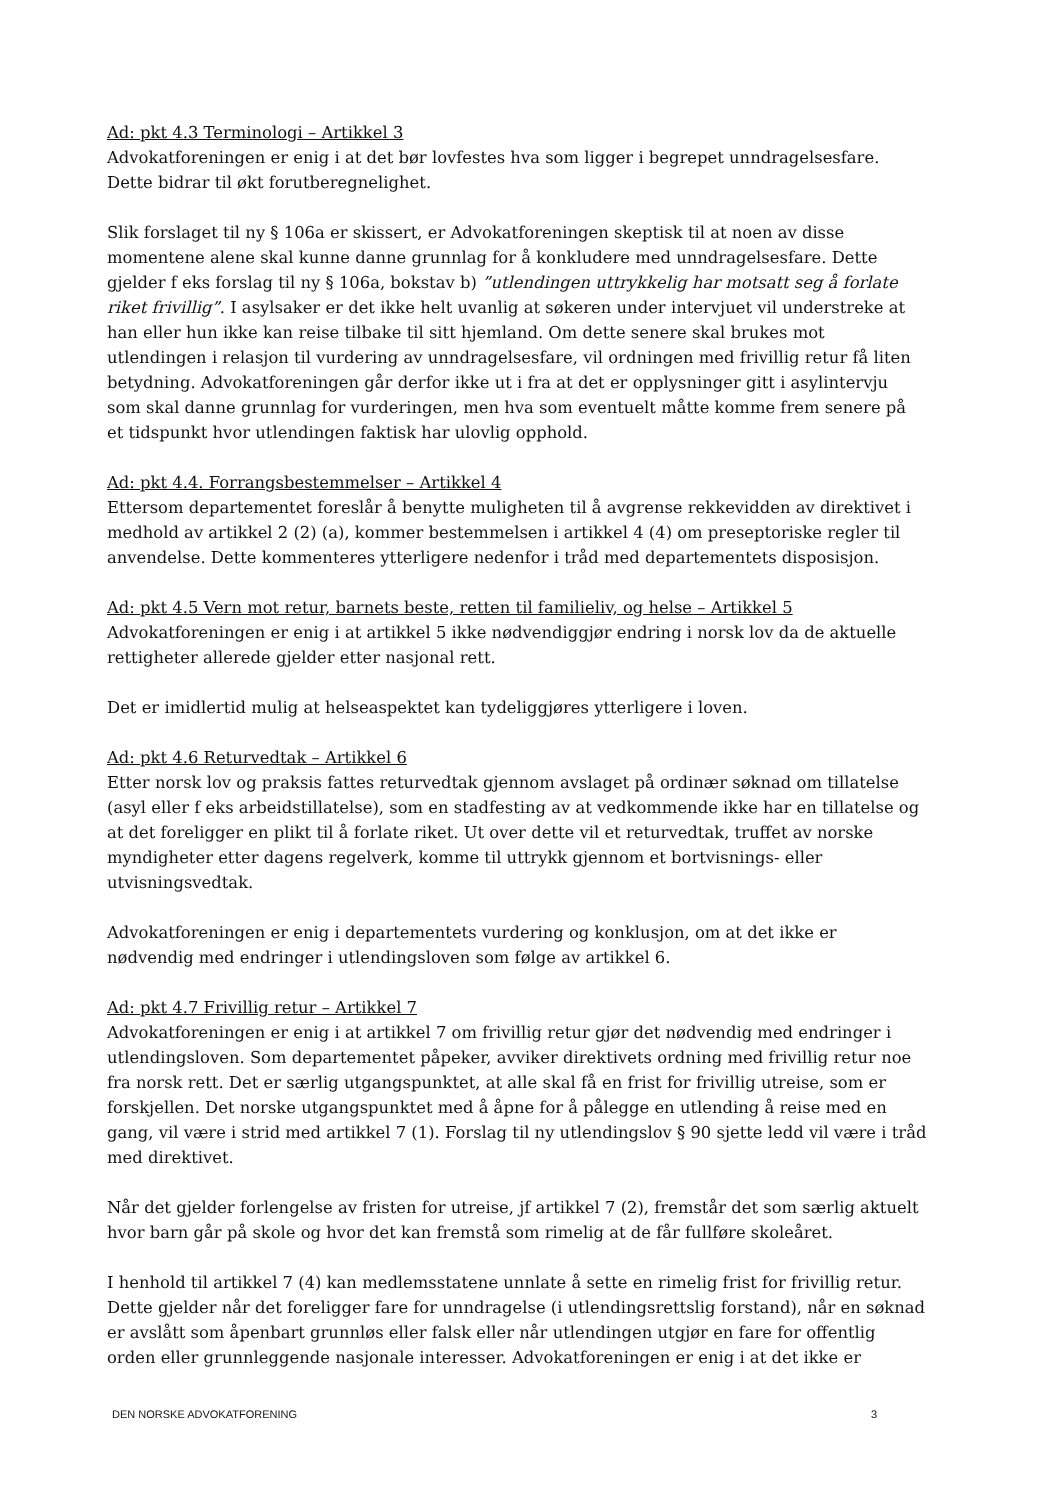Ad: pkt 4.3 Terminologi – Artikkel 3
Advokatforeningen er enig i at det bør lovfestes hva som ligger i begrepet unndragelsesfare. Dette bidrar til økt forutberegnelighet.
Slik forslaget til ny § 106a er skissert, er Advokatforeningen skeptisk til at noen av disse momentene alene skal kunne danne grunnlag for å konkludere med unndragelsesfare. Dette gjelder f eks forslag til ny § 106a, bokstav b) ”utlendingen uttrykkelig har motsatt seg å forlate riket frivillig”. I asylsaker er det ikke helt uvanlig at søkeren under intervjuet vil understreke at han eller hun ikke kan reise tilbake til sitt hjemland. Om dette senere skal brukes mot utlendingen i relasjon til vurdering av unndragelsesfare, vil ordningen med frivillig retur få liten betydning. Advokatforeningen går derfor ikke ut i fra at det er opplysninger gitt i asylintervju som skal danne grunnlag for vurderingen, men hva som eventuelt måtte komme frem senere på et tidspunkt hvor utlendingen faktisk har ulovlig opphold.
Ad: pkt 4.4. Forrangsbestemmelser – Artikkel 4
Ettersom departementet foreslår å benytte muligheten til å avgrense rekkevidden av direktivet i medhold av artikkel 2 (2) (a), kommer bestemmelsen i artikkel 4 (4) om preseptoriske regler til anvendelse. Dette kommenteres ytterligere nedenfor i tråd med departementets disposisjon.
Ad: pkt 4.5 Vern mot retur, barnets beste, retten til familieliv, og helse – Artikkel 5
Advokatforeningen er enig i at artikkel 5 ikke nødvendiggjør endring i norsk lov da de aktuelle rettigheter allerede gjelder etter nasjonal rett.
Det er imidlertid mulig at helseaspektet kan tydeliggjøres ytterligere i loven.
Ad: pkt 4.6 Returvedtak – Artikkel 6
Etter norsk lov og praksis fattes returvedtak gjennom avslaget på ordinær søknad om tillatelse (asyl eller f eks arbeidstillatelse), som en stadfesting av at vedkommende ikke har en tillatelse og at det foreligger en plikt til å forlate riket. Ut over dette vil et returvedtak, truffet av norske myndigheter etter dagens regelverk, komme til uttrykk gjennom et bortvisnings- eller utvisningsvedtak.
Advokatforeningen er enig i departementets vurdering og konklusjon, om at det ikke er nødvendig med endringer i utlendingsloven som følge av artikkel 6.
Ad: pkt 4.7 Frivillig retur – Artikkel 7
Advokatforeningen er enig i at artikkel 7 om frivillig retur gjør det nødvendig med endringer i utlendingsloven. Som departementet påpeker, avviker direktivets ordning med frivillig retur noe fra norsk rett. Det er særlig utgangspunktet, at alle skal få en frist for frivillig utreise, som er forskjellen. Det norske utgangspunktet med å åpne for å pålegge en utlending å reise med en gang, vil være i strid med artikkel 7 (1). Forslag til ny utlendingslov § 90 sjette ledd vil være i tråd med direktivet.
Når det gjelder forlengelse av fristen for utreise, jf artikkel 7 (2), fremstår det som særlig aktuelt hvor barn går på skole og hvor det kan fremstå som rimelig at de får fullføre skoleåret.
I henhold til artikkel 7 (4) kan medlemsstatene unnlate å sette en rimelig frist for frivillig retur. Dette gjelder når det foreligger fare for unndragelse (i utlendingsrettslig forstand), når en søknad er avslått som åpenbart grunnløs eller falsk eller når utlendingen utgjør en fare for offentlig orden eller grunnleggende nasjonale interesser. Advokatforeningen er enig i at det ikke er
DEN NORSKE ADVOKATFORENING 3